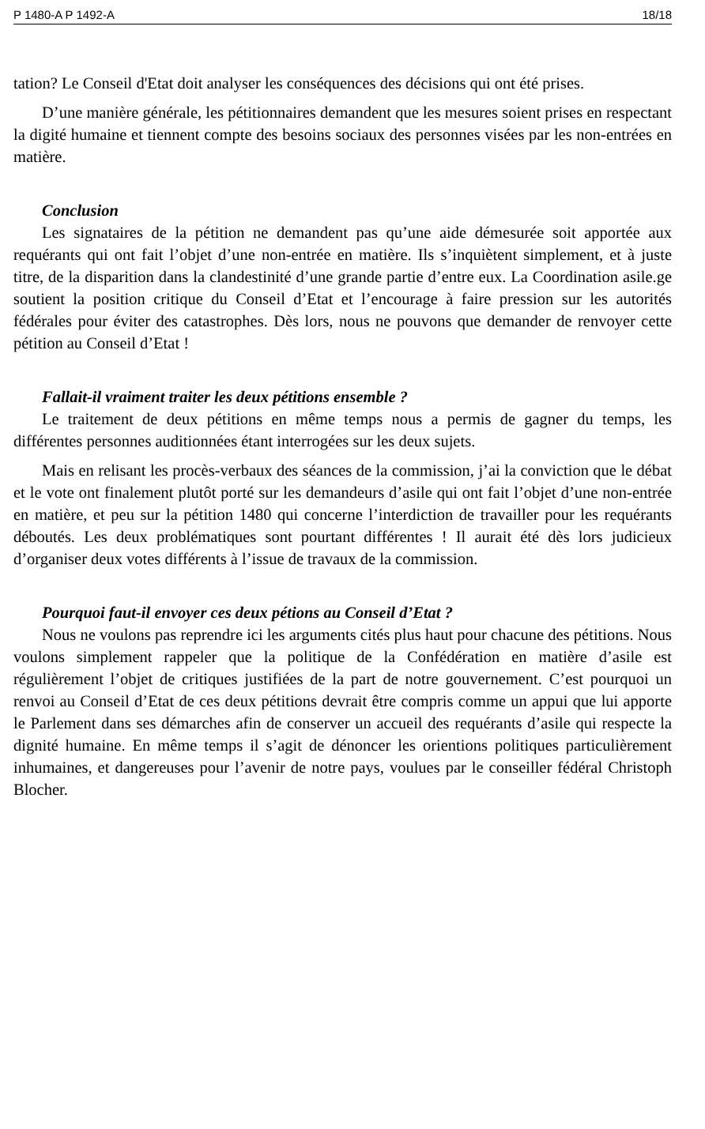P 1480-A P 1492-A 18/18
tation? Le Conseil d'Etat doit analyser les conséquences des décisions qui ont été prises.
D’une manière générale, les pétitionnaires demandent que les mesures soient prises en respectant la digité humaine et tiennent compte des besoins sociaux des personnes visées par les non-entrées en matière.
Conclusion
Les signataires de la pétition ne demandent pas qu’une aide démesurée soit apportée aux requérants qui ont fait l’objet d’une non-entrée en matière. Ils s’inquiètent simplement, et à juste titre, de la disparition dans la clandestinité d’une grande partie d’entre eux. La Coordination asile.ge soutient la position critique du Conseil d’Etat et l’encourage à faire pression sur les autorités fédérales pour éviter des catastrophes. Dès lors, nous ne pouvons que demander de renvoyer cette pétition au Conseil d’Etat !
Fallait-il vraiment traiter les deux pétitions ensemble ?
Le traitement de deux pétitions en même temps nous a permis de gagner du temps, les différentes personnes auditionnées étant interrogées sur les deux sujets.
Mais en relisant les procès-verbaux des séances de la commission, j’ai la conviction que le débat et le vote ont finalement plutôt porté sur les demandeurs d’asile qui ont fait l’objet d’une non-entrée en matière, et peu sur la pétition 1480 qui concerne l’interdiction de travailler pour les requérants déboutés. Les deux problématiques sont pourtant différentes ! Il aurait été dès lors judicieux d’organiser deux votes différents à l’issue de travaux de la commission.
Pourquoi faut-il envoyer ces deux pétions au Conseil d’Etat ?
Nous ne voulons pas reprendre ici les arguments cités plus haut pour chacune des pétitions. Nous voulons simplement rappeler que la politique de la Confédération en matière d’asile est régulièrement l’objet de critiques justifiées de la part de notre gouvernement. C’est pourquoi un renvoi au Conseil d’Etat de ces deux pétitions devrait être compris comme un appui que lui apporte le Parlement dans ses démarches afin de conserver un accueil des requérants d’asile qui respecte la dignité humaine. En même temps il s’agit de dénoncer les orientions politiques particulièrement inhumaines, et dangereuses pour l’avenir de notre pays, voulues par le conseiller fédéral Christoph Blocher.